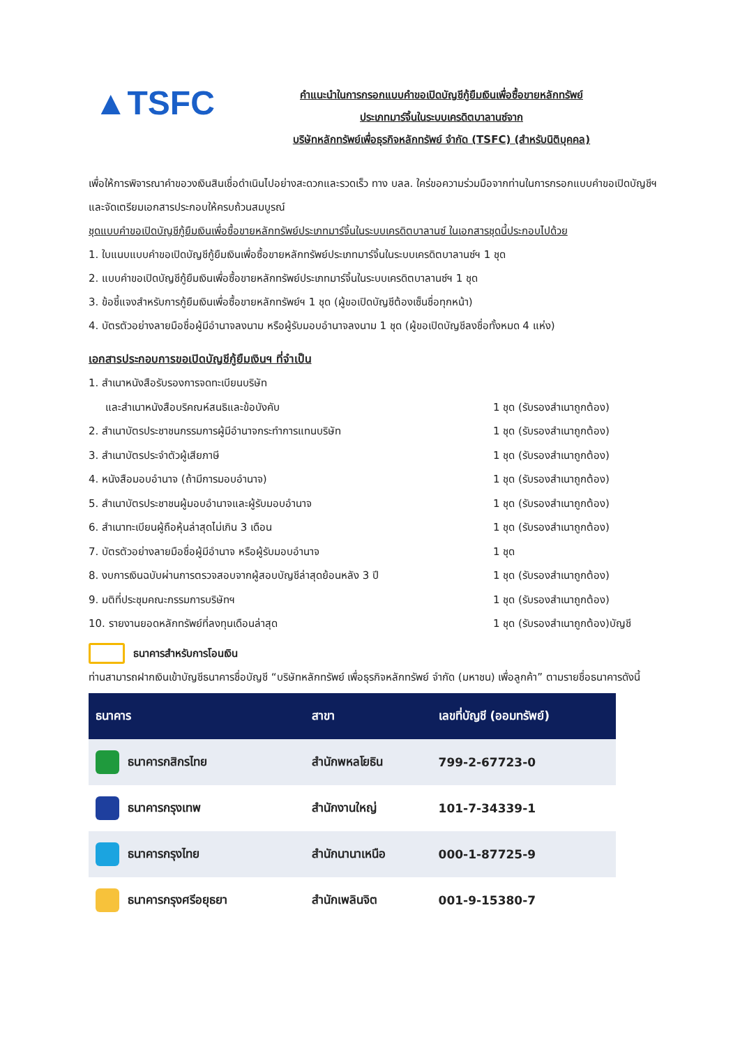▲TSFC
คำแนะนำในการกรอกแบบคำขอเปิดบัญชีกู้ยืมเงินเพื่อซื้อขายหลักทรัพย์
ประเภทมาร์จิ้นในระบบเครดิตบาลานซ์จาก
บริษัทหลักทรัพย์เพื่อธุรกิจหลักทรัพย์ จำกัด (TSFC) (สำหรับนิติบุคคล)
เพื่อให้การพิจารณาคำขอวงเงินสินเชื่อดำเนินไปอย่างสะดวกและรวดเร็ว ทาง บลล. ใคร่ขอความร่วมมือจากท่านในการกรอกแบบคำขอเปิดบัญชีฯ และจัดเตรียมเอกสารประกอบให้ครบถ้วนสมบูรณ์
ชุดแบบคำขอเปิดบัญชีกู้ยืมเงินเพื่อซื้อขายหลักทรัพย์ประเภทมาร์จิ้นในระบบเครดิตบาลานซ์ ในเอกสารชุดนี้ประกอบไปด้วย
1. ใบแนบแบบคำขอเปิดบัญชีกู้ยืมเงินเพื่อซื้อขายหลักทรัพย์ประเภทมาร์จิ้นในระบบเครดิตบาลานซ์ฯ 1 ชุด
2. แบบคำขอเปิดบัญชีกู้ยืมเงินเพื่อซื้อขายหลักทรัพย์ประเภทมาร์จิ้นในระบบเครดิตบาลานซ์ฯ 1 ชุด
3. ข้อชี้แจงสำหรับการกู้ยืมเงินเพื่อซื้อขายหลักทรัพย์ฯ 1 ชุด (ผู้ขอเปิดบัญชีต้องเซ็นชื่อทุกหน้า)
4. บัตรตัวอย่างลายมือชื่อผู้มีอำนาจลงนาม หรือผู้รับมอบอำนาจลงนาม 1 ชุด (ผู้ขอเปิดบัญชีลงชื่อทั้งหมด 4 แห่ง)
เอกสารประกอบการขอเปิดบัญชีกู้ยืมเงินฯ ที่จำเป็น
| 1. สำเนาหนังสือรับรองการจดทะเบียนบริษัท | |
| และสำเนาหนังสือบริคณห์สนธิและข้อบังคับ | 1 ชุด (รับรองสำเนาถูกต้อง) |
| 2. สำเนาบัตรประชาชนกรรมการผู้มีอำนาจกระทำการแทนบริษัท | 1 ชุด (รับรองสำเนาถูกต้อง) |
| 3. สำเนาบัตรประจำตัวผู้เสียภาษี | 1 ชุด (รับรองสำเนาถูกต้อง) |
| 4. หนังสือมอบอำนาจ (ถ้ามีการมอบอำนาจ) | 1 ชุด (รับรองสำเนาถูกต้อง) |
| 5. สำเนาบัตรประชาชนผู้มอบอำนาจและผู้รับมอบอำนาจ | 1 ชุด (รับรองสำเนาถูกต้อง) |
| 6. สำเนาทะเบียนผู้ถือหุ้นล่าสุดไม่เกิน 3 เดือน | 1 ชุด (รับรองสำเนาถูกต้อง) |
| 7. บัตรตัวอย่างลายมือชื่อผู้มีอำนาจ หรือผู้รับมอบอำนาจ | 1 ชุด |
| 8. งบการเงินฉบับผ่านการตรวจสอบจากผู้สอบบัญชีล่าสุดย้อนหลัง 3 ปี | 1 ชุด (รับรองสำเนาถูกต้อง) |
| 9. มติที่ประชุมคณะกรรมการบริษัทฯ | 1 ชุด (รับรองสำเนาถูกต้อง) |
| 10. รายงานยอดหลักทรัพย์ที่ลงทุนเดือนล่าสุด | 1 ชุด (รับรองสำเนาถูกต้อง)บัญชี |
ธนาคารสำหรับการโอนเงิน
ท่านสามารถฝากเงินเข้าบัญชีธนาคารชื่อบัญชี “บริษัทหลักทรัพย์ เพื่อธุรกิจหลักทรัพย์ จำกัด (มหาชน) เพื่อลูกค้า” ตามรายชื่อธนาคารดังนี้
| ธนาคาร | สาขา | เลขที่บัญชี (ออมทรัพย์) |
| --- | --- | --- |
| ธนาคารกสิกรไทย | สำนักพหลโยธิน | 799-2-67723-0 |
| ธนาคารกรุงเทพ | สำนักงานใหญ่ | 101-7-34339-1 |
| ธนาคารกรุงไทย | สำนักนานาเหนือ | 000-1-87725-9 |
| ธนาคารกรุงศรีอยุธยา | สำนักเพลินจิต | 001-9-15380-7 |